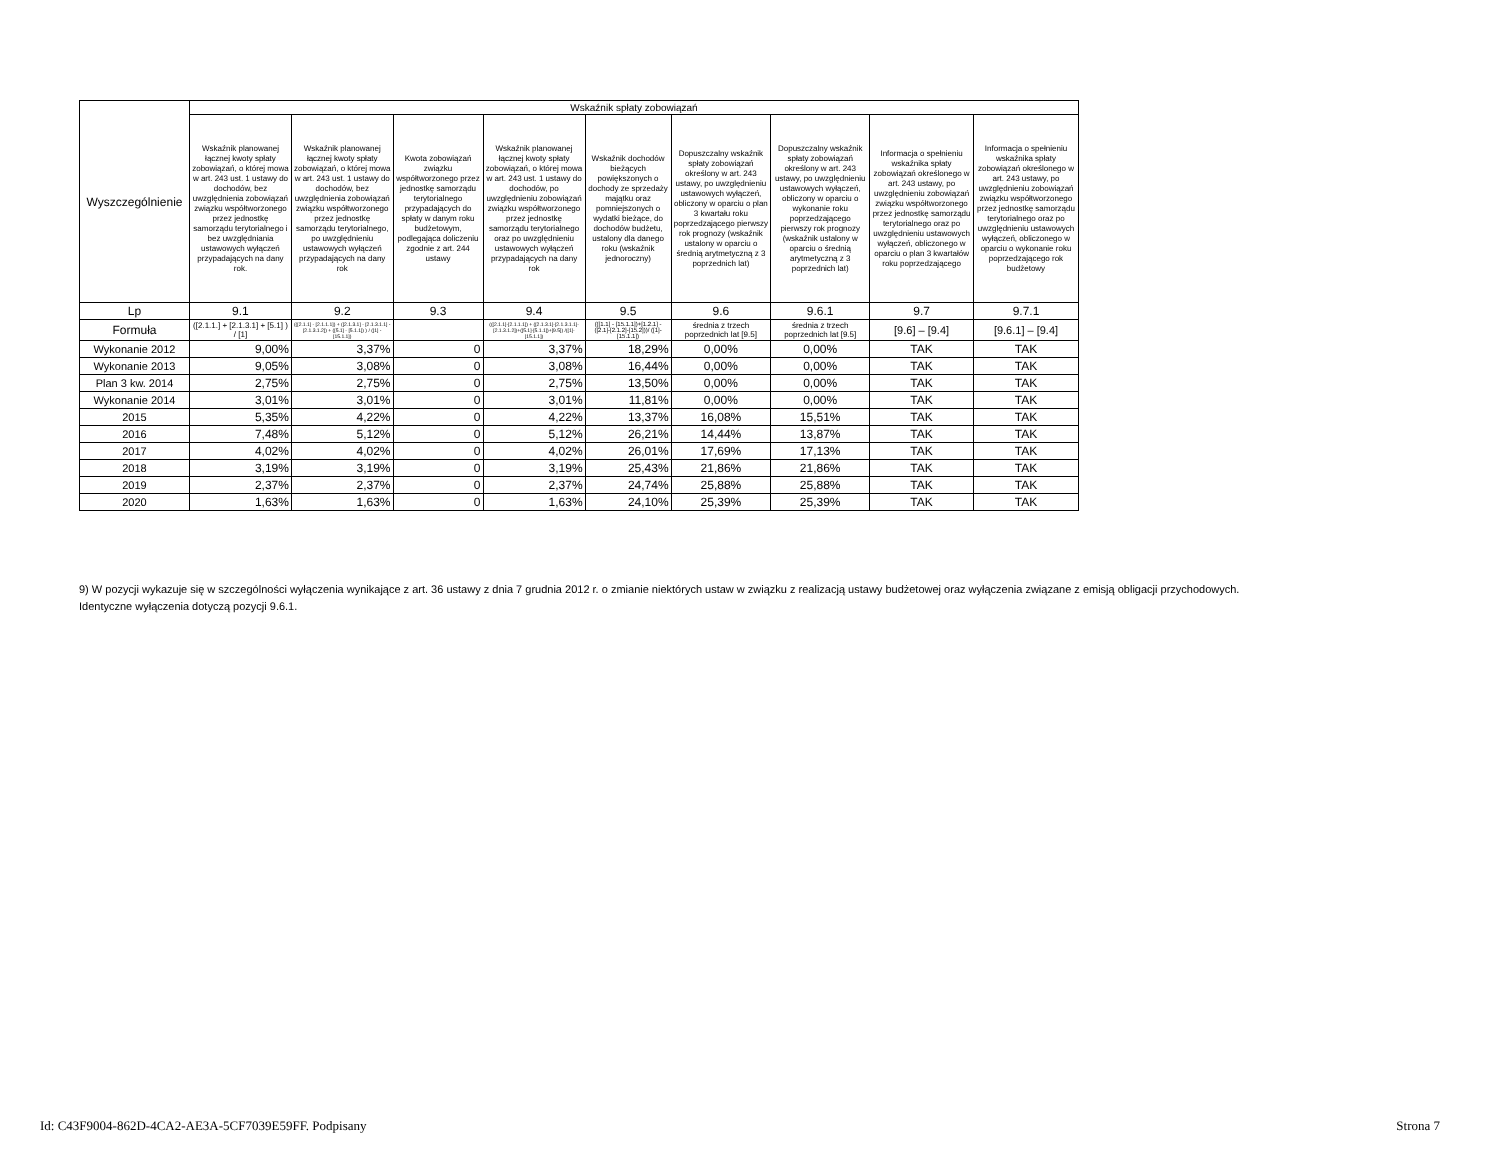| Wyszczególnienie | Wskaźnik spłaty zobowiązań | | | | | | | | |
| --- | --- | --- | --- | --- | --- | --- | --- | --- | --- |
| | Wskaźnik planowanej łącznej kwoty spłaty zobowiązań, o której mowa w art. 243 ust. 1 ustawy do dochodów, bez uwzględnienia zobowiązań związku współtworzonego przez jednostkę samorządu terytorialnego i bez uwzględniania ustawowych wyłączeń przypadających na dany rok. | Wskaźnik planowanej łącznej kwoty spłaty zobowiązań, o której mowa w art. 243 ust. 1 ustawy do dochodów, bez uwzględnienia zobowiązań związku współtworzonego przez jednostkę samorządu terytorialnego, po uwzględnieniu ustawowych wyłączeń przypadających na dany rok | Kwota zobowiązań związku współtworzonego przez jednostkę samorządu terytorialnego przypadających do spłaty w danym roku budżetowym, podlegająca doliczeniu zgodnie z art. 244 ustawy | Wskaźnik planowanej łącznej kwoty spłaty zobowiązań, o której mowa w art. 243 ust. 1 ustawy do dochodów, po uwzględnieniu zobowiązań związku współtworzonego przez jednostkę samorządu terytorialnego oraz po uwzględnieniu ustawowych wyłączeń przypadających na dany rok | Wskaźnik dochodów bieżących powiększonych o dochody ze sprzedaży majątku oraz pomniejszonych o wydatki bieżące, do dochodów budżetu, ustalony dla danego roku (wskaźnik jednoroczny) | Dopuszczalny wskaźnik spłaty zobowiązań określony w art. 243 ustawy, po uwzględnieniu ustawowych wyłączeń, obliczony w oparciu o plan 3 kwartału roku poprzedzającego pierwszy rok prognozy (wskaźnik ustalony w oparciu o średnią arytmetyczną z 3 poprzednich lat) | Dopuszczalny wskaźnik spłaty zobowiązań określony w art. 243 ustawy, po uwzględnieniu ustawowych wyłączeń, obliczony w oparciu o wykonanie roku poprzedzającego pierwszy rok prognozy (wskaźnik ustalony w oparciu o średnią arytmetyczną z 3 poprzednich lat) | Informacja o spełnieniu wskaźnika spłaty zobowiązań określonego w art. 243 ustawy, po uwzględnieniu zobowiązań związku współtworzonego przez jednostkę samorządu terytorialnego oraz po uwzględnieniu ustawowych wyłączeń, obliczonego w oparciu o plan 3 kwartałów roku poprzedzającego | Informacja o spełnieniu wskaźnika spłaty zobowiązań określonego w art. 243 ustawy, po uwzględnieniu zobowiązań związku współtworzonego przez jednostkę samorządu terytorialnego oraz po uwzględnieniu ustawowych wyłączeń, obliczonego w oparciu o wykonanie roku poprzedzającego rok budżetowy |
| Lp | 9.1 | 9.2 | 9.3 | 9.4 | 9.5 | 9.6 | 9.6.1 | 9.7 | 9.7.1 |
| Formuła | ([2.1.1.] + [2.1.3.1] + [5.1] ) / [1] | (([2.1.1] - [2.1.1.1]) + ([2.1.3.1] - [2.1.3.1.1] - [2.1.3.1.2]) + ([5.1] - [5.1.1]) ) / ([1] - [15.1.1]) | | (([2.1.1]-[2.1.1.1]) + ([2.1.3.1]-[2.1.3.1.1]-[2.1.3.1.2])+([5.1]-[5.1.1])+[9.5]) /([1]-[15.1.1]) | (([1.1] - [15.1.1])+[1.2.1] - ([2.1]-[2.1.2]-[15.2]))/ ([1]-[15.1.1]) | średnia z trzech poprzednich lat [9.5] | średnia z trzech poprzednich lat [9.5] | [9.6] – [9.4] | [9.6.1] – [9.4] |
| Wykonanie 2012 | 9,00% | 3,37% | 0 | 3,37% | 18,29% | 0,00% | 0,00% | TAK | TAK |
| Wykonanie 2013 | 9,05% | 3,08% | 0 | 3,08% | 16,44% | 0,00% | 0,00% | TAK | TAK |
| Plan 3 kw. 2014 | 2,75% | 2,75% | 0 | 2,75% | 13,50% | 0,00% | 0,00% | TAK | TAK |
| Wykonanie 2014 | 3,01% | 3,01% | 0 | 3,01% | 11,81% | 0,00% | 0,00% | TAK | TAK |
| 2015 | 5,35% | 4,22% | 0 | 4,22% | 13,37% | 16,08% | 15,51% | TAK | TAK |
| 2016 | 7,48% | 5,12% | 0 | 5,12% | 26,21% | 14,44% | 13,87% | TAK | TAK |
| 2017 | 4,02% | 4,02% | 0 | 4,02% | 26,01% | 17,69% | 17,13% | TAK | TAK |
| 2018 | 3,19% | 3,19% | 0 | 3,19% | 25,43% | 21,86% | 21,86% | TAK | TAK |
| 2019 | 2,37% | 2,37% | 0 | 2,37% | 24,74% | 25,88% | 25,88% | TAK | TAK |
| 2020 | 1,63% | 1,63% | 0 | 1,63% | 24,10% | 25,39% | 25,39% | TAK | TAK |
9) W pozycji wykazuje się w szczególności wyłączenia wynikające z art. 36 ustawy z dnia 7 grudnia 2012 r. o zmianie niektórych ustaw w związku z realizacją ustawy budżetowej oraz wyłączenia związane z emisją obligacji przychodowych.
Identyczne wyłączenia dotyczą pozycji 9.6.1.
Id: C43F9004-862D-4CA2-AE3A-5CF7039E59FF. Podpisany Strona 7